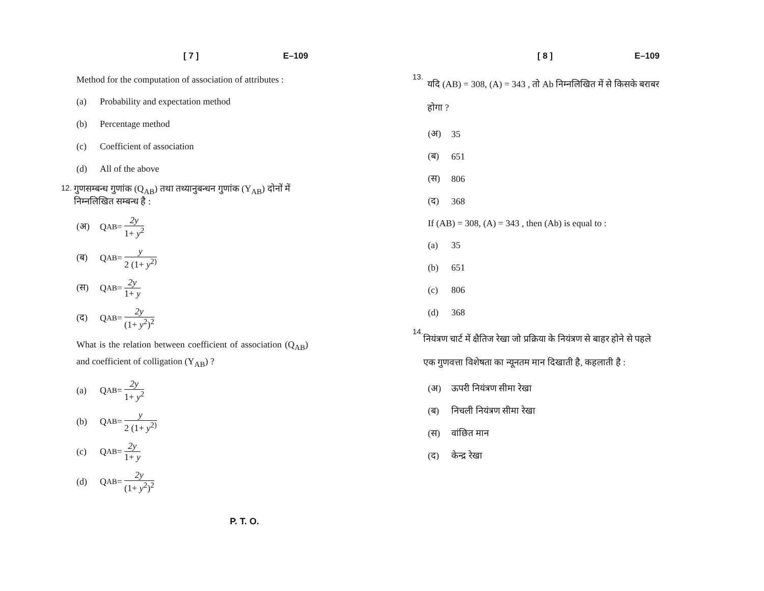[ 7 ] E–109
Method for the computation of association of attributes :
(a) Probability and expectation method
(b) Percentage method
(c) Coefficient of association
(d) All of the above
12. गुणसम्बन्ध गुणांक (Q<sub>AB</sub>) तथा तथ्यानुबन्धन गुणांक (Y<sub>AB</sub>) दोनों में निम्नलिखित सम्बन्ध है :
(अ) Q<sub>AB</sub> = 2y 1+ y<sup>2</sup>
(ब) Q<sub>AB</sub> = y 2 (1+ y<sup>2)</sup>
(स) Q<sub>AB</sub> = 2y 1+ y
(द) Q<sub>AB</sub> = 2y (1+ y<sup>2</sup>)<sup>2</sup>
What is the relation between coefficient of association (Q<sub>AB</sub>) and coefficient of colligation (Y<sub>AB</sub>) ?
(a) Q<sub>AB</sub> = 2y 1+ y<sup>2</sup>
(b) Q<sub>AB</sub> = y 2 (1+ y<sup>2)</sup>
(c) Q<sub>AB</sub> = 2y 1+ y
(d) Q<sub>AB</sub> = 2y (1+ y<sup>2</sup>)<sup>2</sup>
[ 8 ] E–109
13. यदि (AB) = 308, (A) = 343 , तो Ab निम्नलिखित में से किसके बराबर होगा ?
(अ) 35
(ब) 651
(स) 806
(द) 368
If (AB) = 308, (A) = 343 , then (Ab) is equal to :
(a) 35
(b) 651
(c) 806
(d) 368
14. नियंत्रण चार्ट में क्षैतिज रेखा जो प्रक्रिया के नियंत्रण से बाहर होने से पहले एक गुणवत्ता विशेषता का न्यूनतम मान दिखाती है, कहलाती है :
(अ) ऊपरी नियंत्रण सीमा रेखा
(ब) निचली नियंत्रण सीमा रेखा
(स) वांछित मान
(द) केन्द्र रेखा
P. T. O.